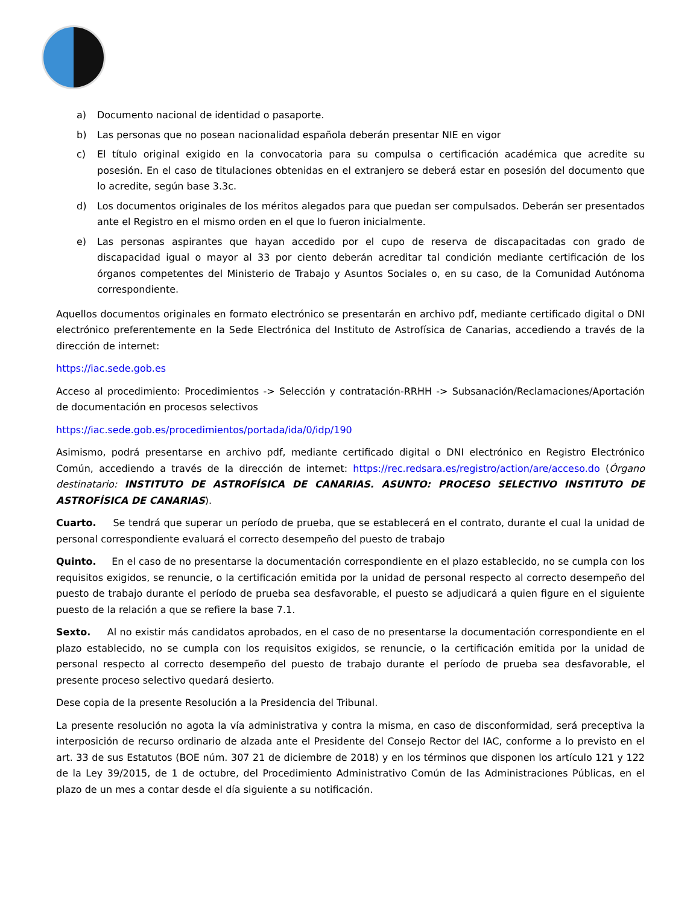a) Documento nacional de identidad o pasaporte.
b) Las personas que no posean nacionalidad española deberán presentar NIE en vigor
c) El título original exigido en la convocatoria para su compulsa o certificación académica que acredite su posesión. En el caso de titulaciones obtenidas en el extranjero se deberá estar en posesión del documento que lo acredite, según base 3.3c.
d) Los documentos originales de los méritos alegados para que puedan ser compulsados. Deberán ser presentados ante el Registro en el mismo orden en el que lo fueron inicialmente.
e) Las personas aspirantes que hayan accedido por el cupo de reserva de discapacitadas con grado de discapacidad igual o mayor al 33 por ciento deberán acreditar tal condición mediante certificación de los órganos competentes del Ministerio de Trabajo y Asuntos Sociales o, en su caso, de la Comunidad Autónoma correspondiente.
Aquellos documentos originales en formato electrónico se presentarán en archivo pdf, mediante certificado digital o DNI electrónico preferentemente en la Sede Electrónica del Instituto de Astrofísica de Canarias, accediendo a través de la dirección de internet:
https://iac.sede.gob.es
Acceso al procedimiento: Procedimientos -> Selección y contratación-RRHH -> Subsanación/Reclamaciones/Aportación de documentación en procesos selectivos
https://iac.sede.gob.es/procedimientos/portada/ida/0/idp/190
Asimismo, podrá presentarse en archivo pdf, mediante certificado digital o DNI electrónico en Registro Electrónico Común, accediendo a través de la dirección de internet: https://rec.redsara.es/registro/action/are/acceso.do (Órgano destinatario: INSTITUTO DE ASTROFÍSICA DE CANARIAS. ASUNTO: PROCESO SELECTIVO INSTITUTO DE ASTROFÍSICA DE CANARIAS).
Cuarto. Se tendrá que superar un período de prueba, que se establecerá en el contrato, durante el cual la unidad de personal correspondiente evaluará el correcto desempeño del puesto de trabajo
Quinto. En el caso de no presentarse la documentación correspondiente en el plazo establecido, no se cumpla con los requisitos exigidos, se renuncie, o la certificación emitida por la unidad de personal respecto al correcto desempeño del puesto de trabajo durante el período de prueba sea desfavorable, el puesto se adjudicará a quien figure en el siguiente puesto de la relación a que se refiere la base 7.1.
Sexto. Al no existir más candidatos aprobados, en el caso de no presentarse la documentación correspondiente en el plazo establecido, no se cumpla con los requisitos exigidos, se renuncie, o la certificación emitida por la unidad de personal respecto al correcto desempeño del puesto de trabajo durante el período de prueba sea desfavorable, el presente proceso selectivo quedará desierto.
Dese copia de la presente Resolución a la Presidencia del Tribunal.
La presente resolución no agota la vía administrativa y contra la misma, en caso de disconformidad, será preceptiva la interposición de recurso ordinario de alzada ante el Presidente del Consejo Rector del IAC, conforme a lo previsto en el art. 33 de sus Estatutos (BOE núm. 307 21 de diciembre de 2018) y en los términos que disponen los artículo 121 y 122 de la Ley 39/2015, de 1 de octubre, del Procedimiento Administrativo Común de las Administraciones Públicas, en el plazo de un mes a contar desde el día siguiente a su notificación.